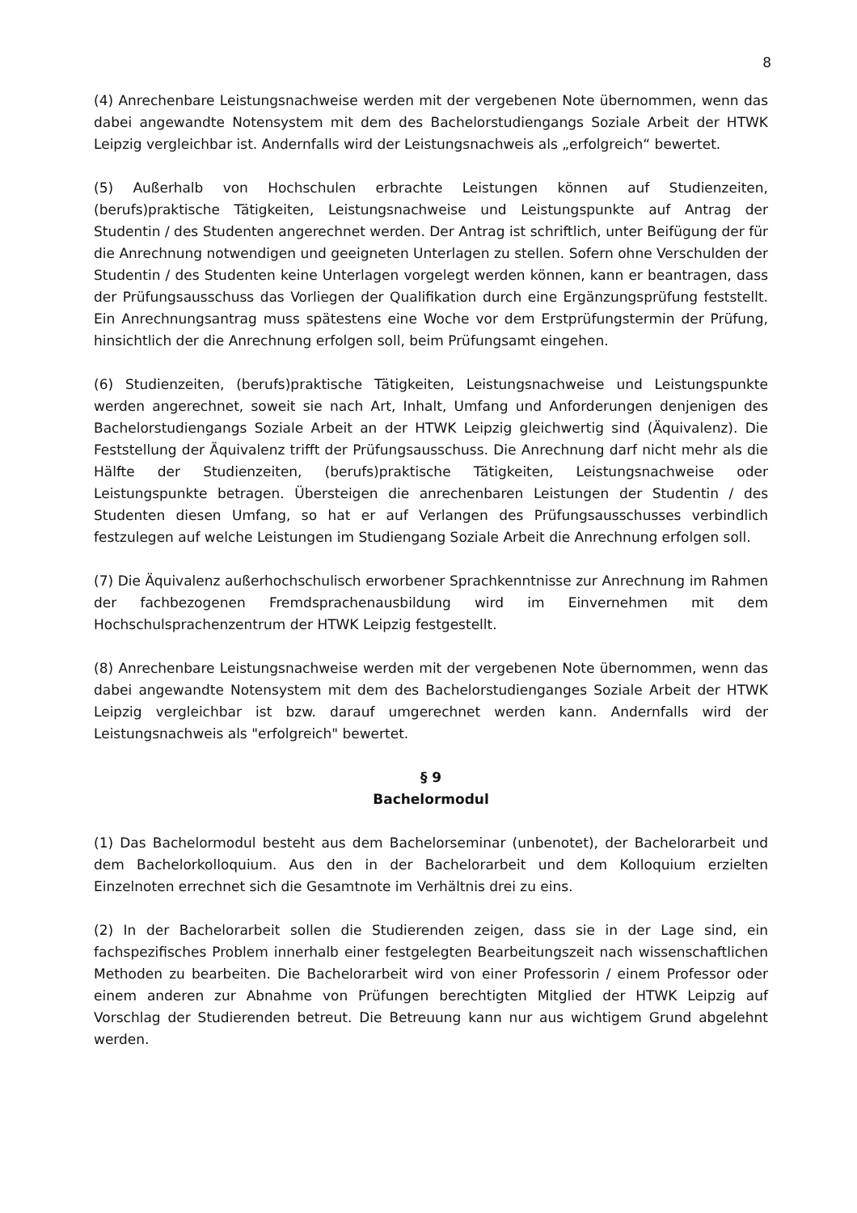8
(4) Anrechenbare Leistungsnachweise werden mit der vergebenen Note übernommen, wenn das dabei angewandte Notensystem mit dem des Bachelorstudiengangs Soziale Arbeit der HTWK Leipzig vergleichbar ist. Andernfalls wird der Leistungsnachweis als „erfolgreich“ bewertet.
(5) Außerhalb von Hochschulen erbrachte Leistungen können auf Studienzeiten, (berufs)praktische Tätigkeiten, Leistungsnachweise und Leistungspunkte auf Antrag der Studentin / des Studenten angerechnet werden. Der Antrag ist schriftlich, unter Beifügung der für die Anrechnung notwendigen und geeigneten Unterlagen zu stellen. Sofern ohne Verschulden der Studentin / des Studenten keine Unterlagen vorgelegt werden können, kann er beantragen, dass der Prüfungsausschuss das Vorliegen der Qualifikation durch eine Ergänzungsprüfung feststellt. Ein Anrechnungsantrag muss spätestens eine Woche vor dem Erstprüfungstermin der Prüfung, hinsichtlich der die Anrechnung erfolgen soll, beim Prüfungsamt eingehen.
(6) Studienzeiten, (berufs)praktische Tätigkeiten, Leistungsnachweise und Leistungspunkte werden angerechnet, soweit sie nach Art, Inhalt, Umfang und Anforderungen denjenigen des Bachelorstudiengangs Soziale Arbeit an der HTWK Leipzig gleichwertig sind (Äquivalenz). Die Feststellung der Äquivalenz trifft der Prüfungsausschuss. Die Anrechnung darf nicht mehr als die Hälfte der Studienzeiten, (berufs)praktische Tätigkeiten, Leistungsnachweise oder Leistungspunkte betragen. Übersteigen die anrechenbaren Leistungen der Studentin / des Studenten diesen Umfang, so hat er auf Verlangen des Prüfungsausschusses verbindlich festzulegen auf welche Leistungen im Studiengang Soziale Arbeit die Anrechnung erfolgen soll.
(7) Die Äquivalenz außerhochschulisch erworbener Sprachkenntnisse zur Anrechnung im Rahmen der fachbezogenen Fremdsprachenausbildung wird im Einvernehmen mit dem Hochschulsprachenzentrum der HTWK Leipzig festgestellt.
(8) Anrechenbare Leistungsnachweise werden mit der vergebenen Note übernommen, wenn das dabei angewandte Notensystem mit dem des Bachelorstudienganges Soziale Arbeit der HTWK Leipzig vergleichbar ist bzw. darauf umgerechnet werden kann. Andernfalls wird der Leistungsnachweis als "erfolgreich" bewertet.
§ 9
Bachelormodul
(1) Das Bachelormodul besteht aus dem Bachelorseminar (unbenotet), der Bachelorarbeit und dem Bachelorkolloquium. Aus den in der Bachelorarbeit und dem Kolloquium erzielten Einzelnoten errechnet sich die Gesamtnote im Verhältnis drei zu eins.
(2) In der Bachelorarbeit sollen die Studierenden zeigen, dass sie in der Lage sind, ein fachspezifisches Problem innerhalb einer festgelegten Bearbeitungszeit nach wissenschaftlichen Methoden zu bearbeiten. Die Bachelorarbeit wird von einer Professorin / einem Professor oder einem anderen zur Abnahme von Prüfungen berechtigten Mitglied der HTWK Leipzig auf Vorschlag der Studierenden betreut. Die Betreuung kann nur aus wichtigem Grund abgelehnt werden.